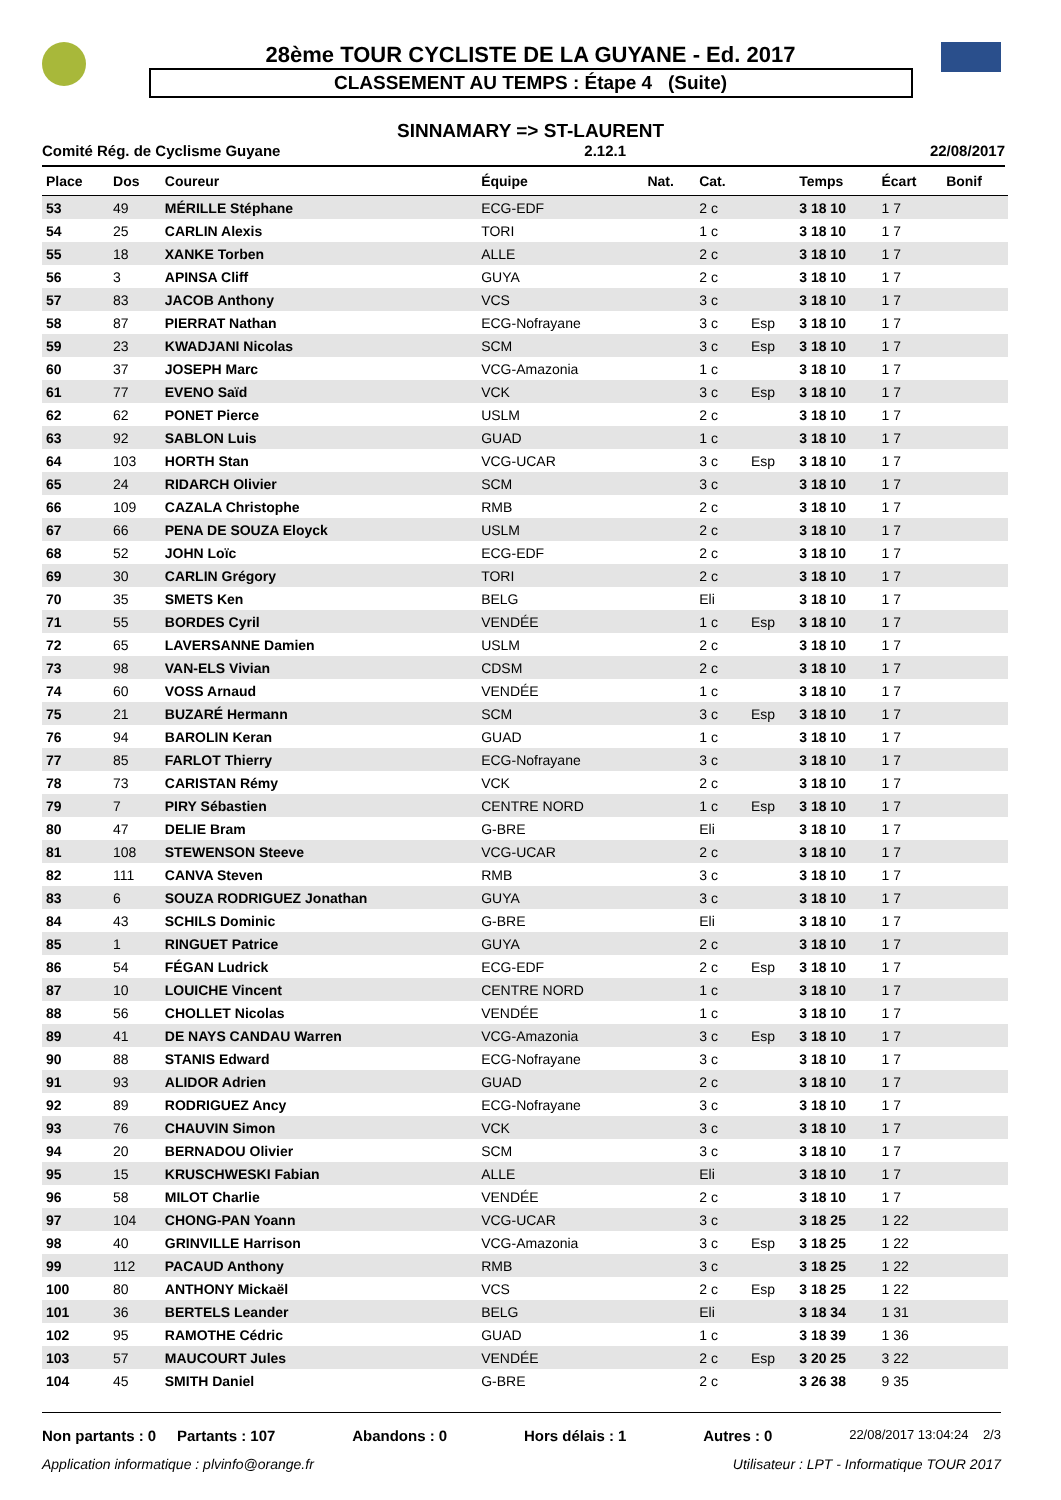28ème TOUR CYCLISTE DE LA GUYANE - Ed. 2017
CLASSEMENT AU TEMPS : Étape 4 (Suite)
SINNAMARY => ST-LAURENT
Comité Rég. de Cyclisme Guyane 2.12.1 22/08/2017
| Place | Dos | Coureur | Équipe | Nat. | Cat. | | Temps | Écart | Bonif |
| --- | --- | --- | --- | --- | --- | --- | --- | --- | --- |
| 53 | 49 | MÉRILLE Stéphane | ECG-EDF | | 2 c | | 3 18 10 | 1 7 | |
| 54 | 25 | CARLIN Alexis | TORI | | 1 c | | 3 18 10 | 1 7 | |
| 55 | 18 | XANKE Torben | ALLE | | 2 c | | 3 18 10 | 1 7 | |
| 56 | 3 | APINSA Cliff | GUYA | | 2 c | | 3 18 10 | 1 7 | |
| 57 | 83 | JACOB Anthony | VCS | | 3 c | | 3 18 10 | 1 7 | |
| 58 | 87 | PIERRAT Nathan | ECG-Nofrayane | | 3 c | Esp | 3 18 10 | 1 7 | |
| 59 | 23 | KWADJANI Nicolas | SCM | | 3 c | Esp | 3 18 10 | 1 7 | |
| 60 | 37 | JOSEPH Marc | VCG-Amazonia | | 1 c | | 3 18 10 | 1 7 | |
| 61 | 77 | EVENO Saïd | VCK | | 3 c | Esp | 3 18 10 | 1 7 | |
| 62 | 62 | PONET Pierce | USLM | | 2 c | | 3 18 10 | 1 7 | |
| 63 | 92 | SABLON Luis | GUAD | | 1 c | | 3 18 10 | 1 7 | |
| 64 | 103 | HORTH Stan | VCG-UCAR | | 3 c | Esp | 3 18 10 | 1 7 | |
| 65 | 24 | RIDARCH Olivier | SCM | | 3 c | | 3 18 10 | 1 7 | |
| 66 | 109 | CAZALA Christophe | RMB | | 2 c | | 3 18 10 | 1 7 | |
| 67 | 66 | PENA DE SOUZA Eloyck | USLM | | 2 c | | 3 18 10 | 1 7 | |
| 68 | 52 | JOHN Loïc | ECG-EDF | | 2 c | | 3 18 10 | 1 7 | |
| 69 | 30 | CARLIN Grégory | TORI | | 2 c | | 3 18 10 | 1 7 | |
| 70 | 35 | SMETS Ken | BELG | | Eli | | 3 18 10 | 1 7 | |
| 71 | 55 | BORDES Cyril | VENDÉE | | 1 c | Esp | 3 18 10 | 1 7 | |
| 72 | 65 | LAVERSANNE Damien | USLM | | 2 c | | 3 18 10 | 1 7 | |
| 73 | 98 | VAN-ELS Vivian | CDSM | | 2 c | | 3 18 10 | 1 7 | |
| 74 | 60 | VOSS Arnaud | VENDÉE | | 1 c | | 3 18 10 | 1 7 | |
| 75 | 21 | BUZARÉ Hermann | SCM | | 3 c | Esp | 3 18 10 | 1 7 | |
| 76 | 94 | BAROLIN Keran | GUAD | | 1 c | | 3 18 10 | 1 7 | |
| 77 | 85 | FARLOT Thierry | ECG-Nofrayane | | 3 c | | 3 18 10 | 1 7 | |
| 78 | 73 | CARISTAN Rémy | VCK | | 2 c | | 3 18 10 | 1 7 | |
| 79 | 7 | PIRY Sébastien | CENTRE NORD | | 1 c | Esp | 3 18 10 | 1 7 | |
| 80 | 47 | DELIE Bram | G-BRE | | Eli | | 3 18 10 | 1 7 | |
| 81 | 108 | STEWENSON Steeve | VCG-UCAR | | 2 c | | 3 18 10 | 1 7 | |
| 82 | 111 | CANVA Steven | RMB | | 3 c | | 3 18 10 | 1 7 | |
| 83 | 6 | SOUZA RODRIGUEZ Jonathan | GUYA | | 3 c | | 3 18 10 | 1 7 | |
| 84 | 43 | SCHILS Dominic | G-BRE | | Eli | | 3 18 10 | 1 7 | |
| 85 | 1 | RINGUET Patrice | GUYA | | 2 c | | 3 18 10 | 1 7 | |
| 86 | 54 | FÉGAN Ludrick | ECG-EDF | | 2 c | Esp | 3 18 10 | 1 7 | |
| 87 | 10 | LOUICHE Vincent | CENTRE NORD | | 1 c | | 3 18 10 | 1 7 | |
| 88 | 56 | CHOLLET Nicolas | VENDÉE | | 1 c | | 3 18 10 | 1 7 | |
| 89 | 41 | DE NAYS CANDAU Warren | VCG-Amazonia | | 3 c | Esp | 3 18 10 | 1 7 | |
| 90 | 88 | STANIS Edward | ECG-Nofrayane | | 3 c | | 3 18 10 | 1 7 | |
| 91 | 93 | ALIDOR Adrien | GUAD | | 2 c | | 3 18 10 | 1 7 | |
| 92 | 89 | RODRIGUEZ Ancy | ECG-Nofrayane | | 3 c | | 3 18 10 | 1 7 | |
| 93 | 76 | CHAUVIN Simon | VCK | | 3 c | | 3 18 10 | 1 7 | |
| 94 | 20 | BERNADOU Olivier | SCM | | 3 c | | 3 18 10 | 1 7 | |
| 95 | 15 | KRUSCHWESKI Fabian | ALLE | | Eli | | 3 18 10 | 1 7 | |
| 96 | 58 | MILOT Charlie | VENDÉE | | 2 c | | 3 18 10 | 1 7 | |
| 97 | 104 | CHONG-PAN Yoann | VCG-UCAR | | 3 c | | 3 18 25 | 1 22 | |
| 98 | 40 | GRINVILLE Harrison | VCG-Amazonia | | 3 c | Esp | 3 18 25 | 1 22 | |
| 99 | 112 | PACAUD Anthony | RMB | | 3 c | | 3 18 25 | 1 22 | |
| 100 | 80 | ANTHONY Mickaël | VCS | | 2 c | Esp | 3 18 25 | 1 22 | |
| 101 | 36 | BERTELS Leander | BELG | | Eli | | 3 18 34 | 1 31 | |
| 102 | 95 | RAMOTHE Cédric | GUAD | | 1 c | | 3 18 39 | 1 36 | |
| 103 | 57 | MAUCOURT Jules | VENDÉE | | 2 c | Esp | 3 20 25 | 3 22 | |
| 104 | 45 | SMITH Daniel | G-BRE | | 2 c | | 3 26 38 | 9 35 | |
Non partants : 0 Partants : 107 Abandons : 0 Hors délais : 1 Autres : 0 22/08/2017 13:04:24 2/3
Application informatique : plvinfo@orange.fr Utilisateur : LPT - Informatique TOUR 2017